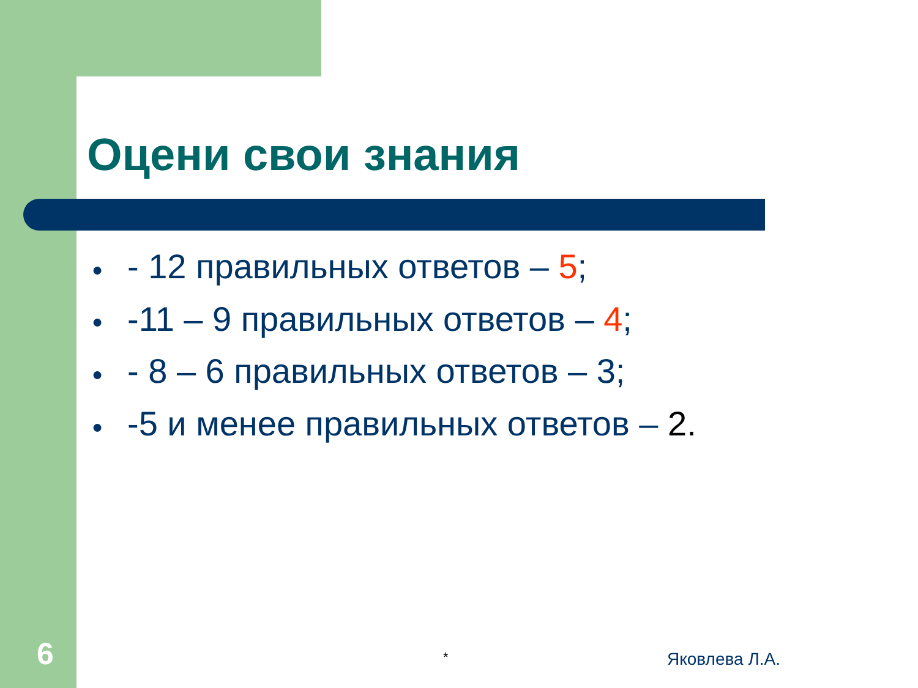Оцени свои знания
● - 12 правильных ответов – 5;
● -11 – 9 правильных ответов – 4;
● - 8 – 6 правильных ответов – 3;
● -5 и менее правильных ответов – 2.
6 * Яковлева Л.А.